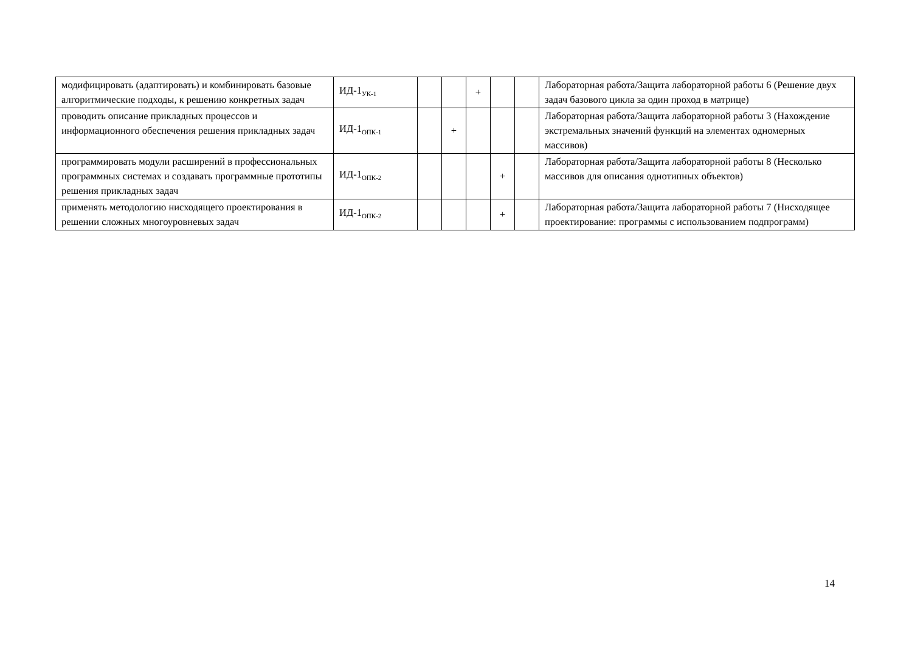| модифицировать (адаптировать) и комбинировать базовые алгоритмические подходы, к решению конкретных задач | ИД-1<sub>УК-1</sub> | | | + | | | Лабораторная работа/Защита лабораторной работы 6 (Решение двух задач базового цикла за один проход в матрице) |
| проводить описание прикладных процессов и информационного обеспечения решения прикладных задач | ИД-1<sub>ОПК-1</sub> | | + | | | | Лабораторная работа/Защита лабораторной работы 3 (Нахождение экстремальных значений функций на элементах одномерных массивов) |
| программировать модули расширений в профессиональных программных системах и создавать программные прототипы решения прикладных задач | ИД-1<sub>ОПК-2</sub> | | | | + | | Лабораторная работа/Защита лабораторной работы 8 (Несколько массивов для описания однотипных объектов) |
| применять методологию нисходящего проектирования в решении сложных многоуровневых задач | ИД-1<sub>ОПК-2</sub> | | | | + | | Лабораторная работа/Защита лабораторной работы 7 (Нисходящее проектирование: программы с использованием подпрограмм) |
14